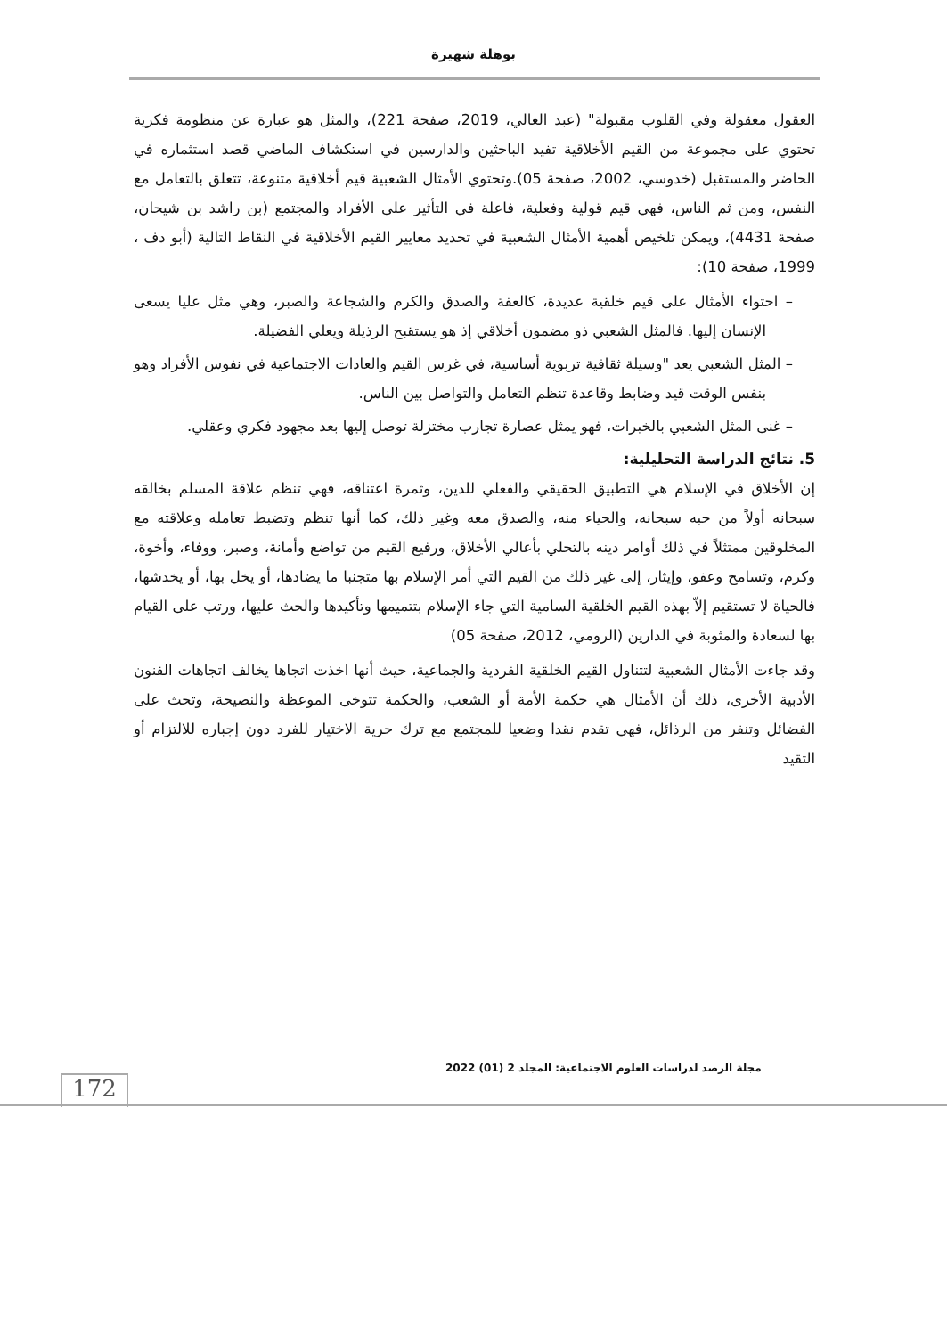بوهلة شهيرة
العقول معقولة وفي القلوب مقبولة" (عبد العالي، 2019، صفحة 221)، والمثل هو عبارة عن منظومة فكرية تحتوي على مجموعة من القيم الأخلاقية تفيد الباحثين والدارسين في استكشاف الماضي قصد استثماره في الحاضر والمستقبل (خدوسي، 2002، صفحة 05).وتحتوي الأمثال الشعبية قيم أخلاقية متنوعة، تتعلق بالتعامل مع النفس، ومن ثم الناس، فهي قيم قولية وفعلية، فاعلة في التأثير على الأفراد والمجتمع (بن راشد بن شيحان، صفحة 4431)، ويمكن تلخيص أهمية الأمثال الشعبية في تحديد معايير القيم الأخلاقية في النقاط التالية (أبو دف ، 1999، صفحة 10):
– احتواء الأمثال على قيم خلقية عديدة، كالعفة والصدق والكرم والشجاعة والصبر، وهي مثل عليا يسعى الإنسان إليها. فالمثل الشعبي ذو مضمون أخلاقي إذ هو يستقبح الرذيلة ويعلي الفضيلة.
– المثل الشعبي يعد "وسيلة ثقافية تربوية أساسية، في غرس القيم والعادات الاجتماعية في نفوس الأفراد وهو بنفس الوقت قيد وضابط وقاعدة تنظم التعامل والتواصل بين الناس.
– غنى المثل الشعبي بالخبرات، فهو يمثل عصارة تجارب مختزلة توصل إليها بعد مجهود فكري وعقلي.
5. نتائج الدراسة التحليلية:
إن الأخلاق في الإسلام هي التطبيق الحقيقي والفعلي للدين، وثمرة اعتناقه، فهي تنظم علاقة المسلم بخالقه سبحانه أولاً من حبه سبحانه، والحياء منه، والصدق معه وغير ذلك، كما أنها تنظم وتضبط تعامله وعلاقته مع المخلوقين ممتثلاً في ذلك أوامر دينه بالتحلي بأعالي الأخلاق، ورفيع القيم من تواضع وأمانة، وصبر، ووفاء، وأخوة، وكرم، وتسامح وعفو، وإيثار، إلى غير ذلك من القيم التي أمر الإسلام بها متجنبا ما يضادها، أو يخل بها، أو يخدشها، فالحياة لا تستقيم إلاّ بهذه القيم الخلقية السامية التي جاء الإسلام بتتميمها وتأكيدها والحث عليها، ورتب على القيام بها لسعادة والمثوبة في الدارين (الرومي، 2012، صفحة 05)
وقد جاءت الأمثال الشعبية لتتناول القيم الخلقية الفردية والجماعية، حيث أنها اخذت اتجاها يخالف اتجاهات الفنون الأدبية الأخرى، ذلك أن الأمثال هي حكمة الأمة أو الشعب، والحكمة تتوخى الموعظة والنصيحة، وتحث على الفضائل وتنفر من الرذائل، فهي تقدم نقدا وضعيا للمجتمع مع ترك حرية الاختيار للفرد دون إجباره للالتزام أو التقيد
مجلة الرصد لدراسات العلوم الاجتماعية: المجلد 2 (01) 2022
172